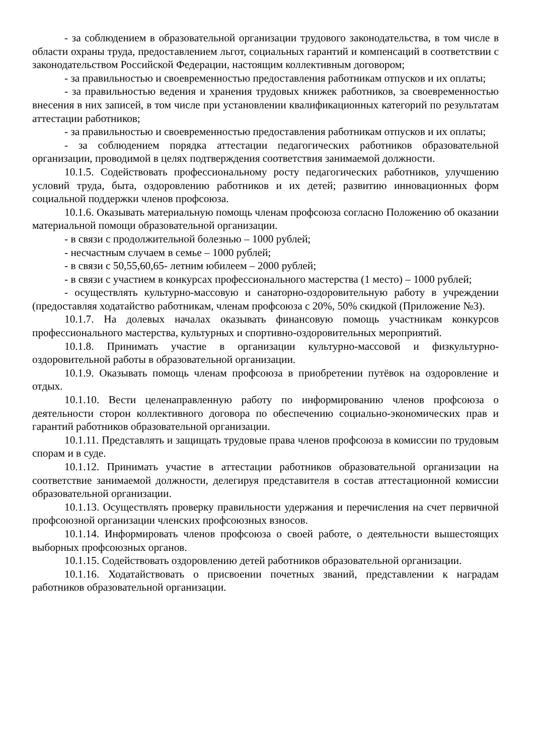- за соблюдением в образовательной организации трудового законодательства, в том числе в области охраны труда, предоставлением льгот, социальных гарантий и компенсаций в соответствии с законодательством Российской Федерации, настоящим коллективным договором;
- за правильностью и своевременностью предоставления работникам отпусков и их оплаты;
- за правильностью ведения и хранения трудовых книжек работников, за своевременностью внесения в них записей, в том числе при установлении квалификационных категорий по результатам аттестации работников;
- за правильностью и своевременностью предоставления работникам отпусков и их оплаты;
- за соблюдением порядка аттестации педагогических работников образовательной организации, проводимой в целях подтверждения соответствия занимаемой должности.
10.1.5. Содействовать профессиональному росту педагогических работников, улучшению условий труда, быта, оздоровлению работников и их детей; развитию инновационных форм социальной поддержки членов профсоюза.
10.1.6. Оказывать материальную помощь членам профсоюза согласно Положению об оказании материальной помощи образовательной организации.
- в связи с продолжительной болезнью – 1000 рублей;
- несчастным случаем в семье – 1000 рублей;
- в связи с 50,55,60,65- летним юбилеем – 2000 рублей;
- в связи с участием в конкурсах профессионального мастерства (1 место) – 1000 рублей;
- осуществлять культурно-массовую и санаторно-оздоровительную работу в учреждении (предоставляя ходатайство работникам, членам профсоюза с 20%, 50% скидкой (Приложение №3).
10.1.7. На долевых началах оказывать финансовую помощь участникам конкурсов профессионального мастерства, культурных и спортивно-оздоровительных мероприятий.
10.1.8. Принимать участие в организации культурно-массовой и физкультурно-оздоровительной работы в образовательной организации.
10.1.9. Оказывать помощь членам профсоюза в приобретении путёвок на оздоровление и отдых.
10.1.10. Вести целенаправленную работу по информированию членов профсоюза о деятельности сторон коллективного договора по обеспечению социально-экономических прав и гарантий работников образовательной организации.
10.1.11. Представлять и защищать трудовые права членов профсоюза в комиссии по трудовым спорам и в суде.
10.1.12. Принимать участие в аттестации работников образовательной организации на соответствие занимаемой должности, делегируя представителя в состав аттестационной комиссии образовательной организации.
10.1.13. Осуществлять проверку правильности удержания и перечисления на счет первичной профсоюзной организации членских профсоюзных взносов.
10.1.14. Информировать членов профсоюза о своей работе, о деятельности вышестоящих выборных профсоюзных органов.
10.1.15. Содействовать оздоровлению детей работников образовательной организации.
10.1.16. Ходатайствовать о присвоении почетных званий, представлении к наградам работников образовательной организации.